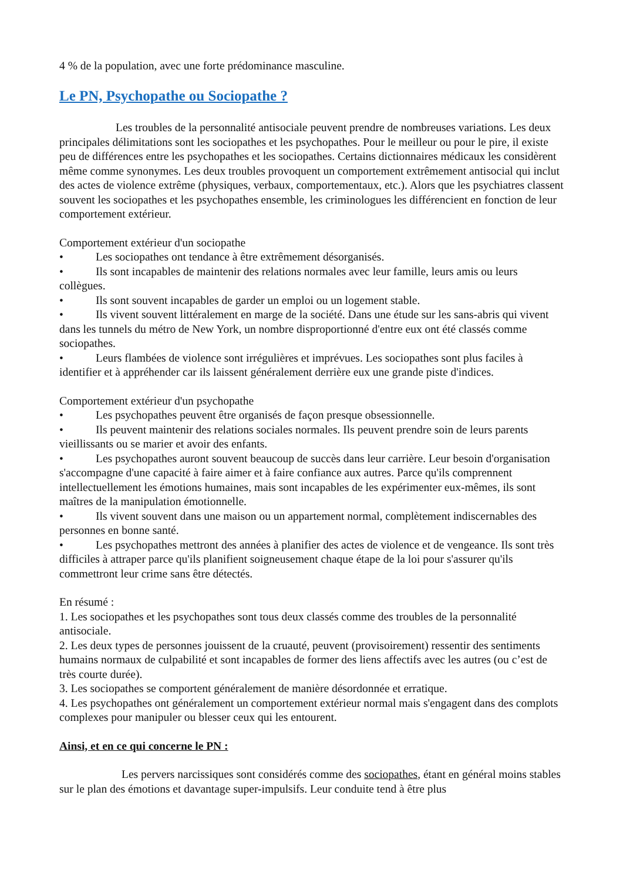4 % de la population, avec une forte prédominance masculine.
Le PN, Psychopathe ou Sociopathe ?
Les troubles de la personnalité antisociale peuvent prendre de nombreuses variations. Les deux principales délimitations sont les sociopathes et les psychopathes. Pour le meilleur ou pour le pire, il existe peu de différences entre les psychopathes et les sociopathes. Certains dictionnaires médicaux les considèrent même comme synonymes. Les deux troubles provoquent un comportement extrêmement antisocial qui inclut des actes de violence extrême (physiques, verbaux, comportementaux, etc.). Alors que les psychiatres classent souvent les sociopathes et les psychopathes ensemble, les criminologues les différencient en fonction de leur comportement extérieur.
Comportement extérieur d'un sociopathe
• Les sociopathes ont tendance à être extrêmement désorganisés.
• Ils sont incapables de maintenir des relations normales avec leur famille, leurs amis ou leurs collègues.
• Ils sont souvent incapables de garder un emploi ou un logement stable.
• Ils vivent souvent littéralement en marge de la société. Dans une étude sur les sans-abris qui vivent dans les tunnels du métro de New York, un nombre disproportionné d'entre eux ont été classés comme sociopathes.
• Leurs flambées de violence sont irrégulières et imprévues. Les sociopathes sont plus faciles à identifier et à appréhender car ils laissent généralement derrière eux une grande piste d'indices.
Comportement extérieur d'un psychopathe
• Les psychopathes peuvent être organisés de façon presque obsessionnelle.
• Ils peuvent maintenir des relations sociales normales. Ils peuvent prendre soin de leurs parents vieillissants ou se marier et avoir des enfants.
• Les psychopathes auront souvent beaucoup de succès dans leur carrière. Leur besoin d'organisation s'accompagne d'une capacité à faire aimer et à faire confiance aux autres. Parce qu'ils comprennent intellectuellement les émotions humaines, mais sont incapables de les expérimenter eux-mêmes, ils sont maîtres de la manipulation émotionnelle.
• Ils vivent souvent dans une maison ou un appartement normal, complètement indiscernables des personnes en bonne santé.
• Les psychopathes mettront des années à planifier des actes de violence et de vengeance. Ils sont très difficiles à attraper parce qu'ils planifient soigneusement chaque étape de la loi pour s'assurer qu'ils commettront leur crime sans être détectés.
En résumé :
1. Les sociopathes et les psychopathes sont tous deux classés comme des troubles de la personnalité antisociale.
2. Les deux types de personnes jouissent de la cruauté, peuvent (provisoirement) ressentir des sentiments humains normaux de culpabilité et sont incapables de former des liens affectifs avec les autres (ou c’est de très courte durée).
3. Les sociopathes se comportent généralement de manière désordonnée et erratique.
4. Les psychopathes ont généralement un comportement extérieur normal mais s'engagent dans des complots complexes pour manipuler ou blesser ceux qui les entourent.
Ainsi, et en ce qui concerne le PN :
Les pervers narcissiques sont considérés comme des sociopathes, étant en général moins stables sur le plan des émotions et davantage super-impulsifs. Leur conduite tend à être plus